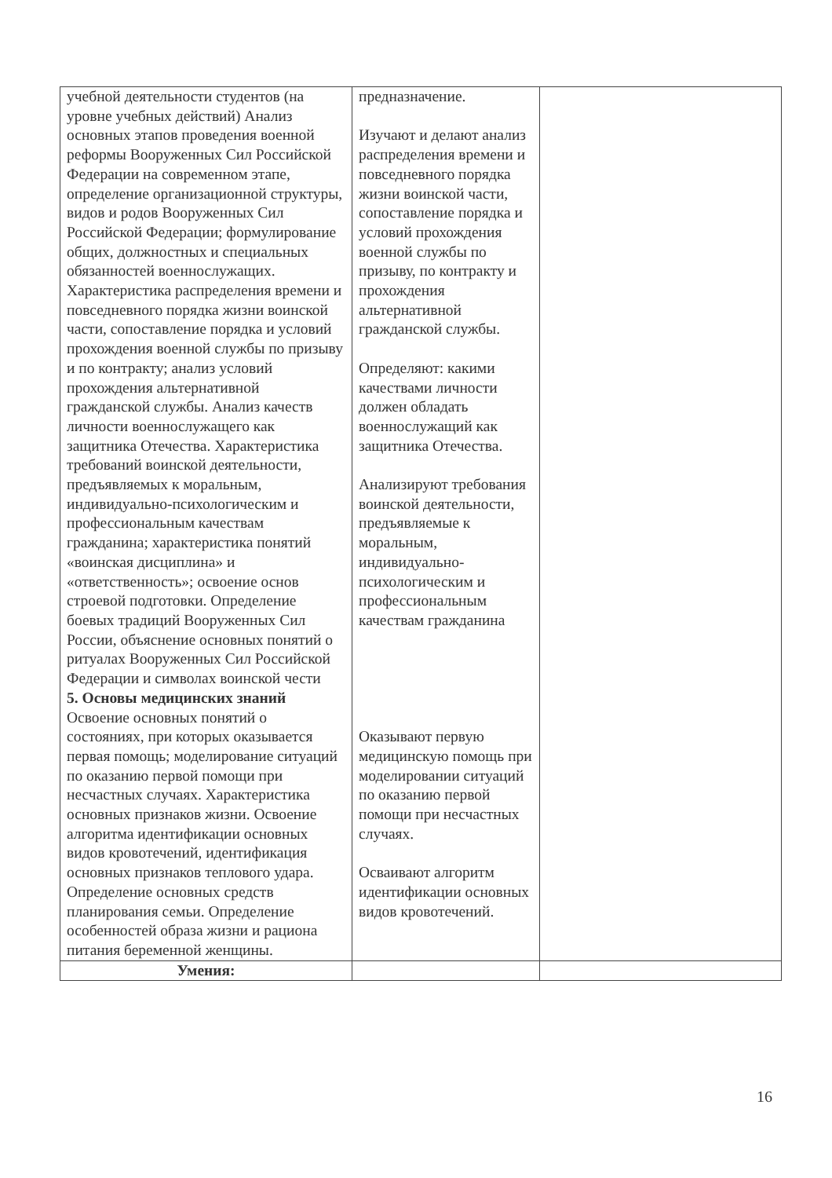| учебной деятельности студентов (на уровне учебных действий) Анализ основных этапов проведения военной реформы Вооруженных Сил Российской Федерации на современном этапе, определение организационной структуры, видов и родов Вооруженных Сил Российской Федерации; формулирование общих, должностных и специальных обязанностей военнослужащих. Характеристика распределения времени и повседневного порядка жизни воинской части, сопоставление порядка и условий прохождения военной службы по призыву и по контракту; анализ условий прохождения альтернативной гражданской службы. Анализ качеств личности военнослужащего как защитника Отечества. Характеристика требований воинской деятельности, предъявляемых к моральным, индивидуально-психологическим и профессиональным качествам гражданина; характеристика понятий «воинская дисциплина» и «ответственность»; освоение основ строевой подготовки. Определение боевых традиций Вооруженных Сил России, объяснение основных понятий о ритуалах Вооруженных Сил Российской Федерации и символах воинской чести 5. Основы медицинских знаний Освоение основных понятий о состояниях, при которых оказывается первая помощь; моделирование ситуаций по оказанию первой помощи при несчастных случаях. Характеристика основных признаков жизни. Освоение алгоритма идентификации основных видов кровотечений, идентификация основных признаков теплового удара. Определение основных средств планирования семьи. Определение особенностей образа жизни и рациона питания беременной женщины. | предназначение. Изучают и делают анализ распределения времени и повседневного порядка жизни воинской части, сопоставление порядка и условий прохождения военной службы по призыву, по контракту и прохождения альтернативной гражданской службы. Определяют: какими качествами личности должен обладать военнослужащий как защитника Отечества. Анализируют требования воинской деятельности, предъявляемые к моральным, индивидуально-психологическим и профессиональным качествам гражданина Оказывают первую медицинскую помощь при моделировании ситуаций по оказанию первой помощи при несчастных случаях. Осваивают алгоритм идентификации основных видов кровотечений. | |
| Умения: | | |
16